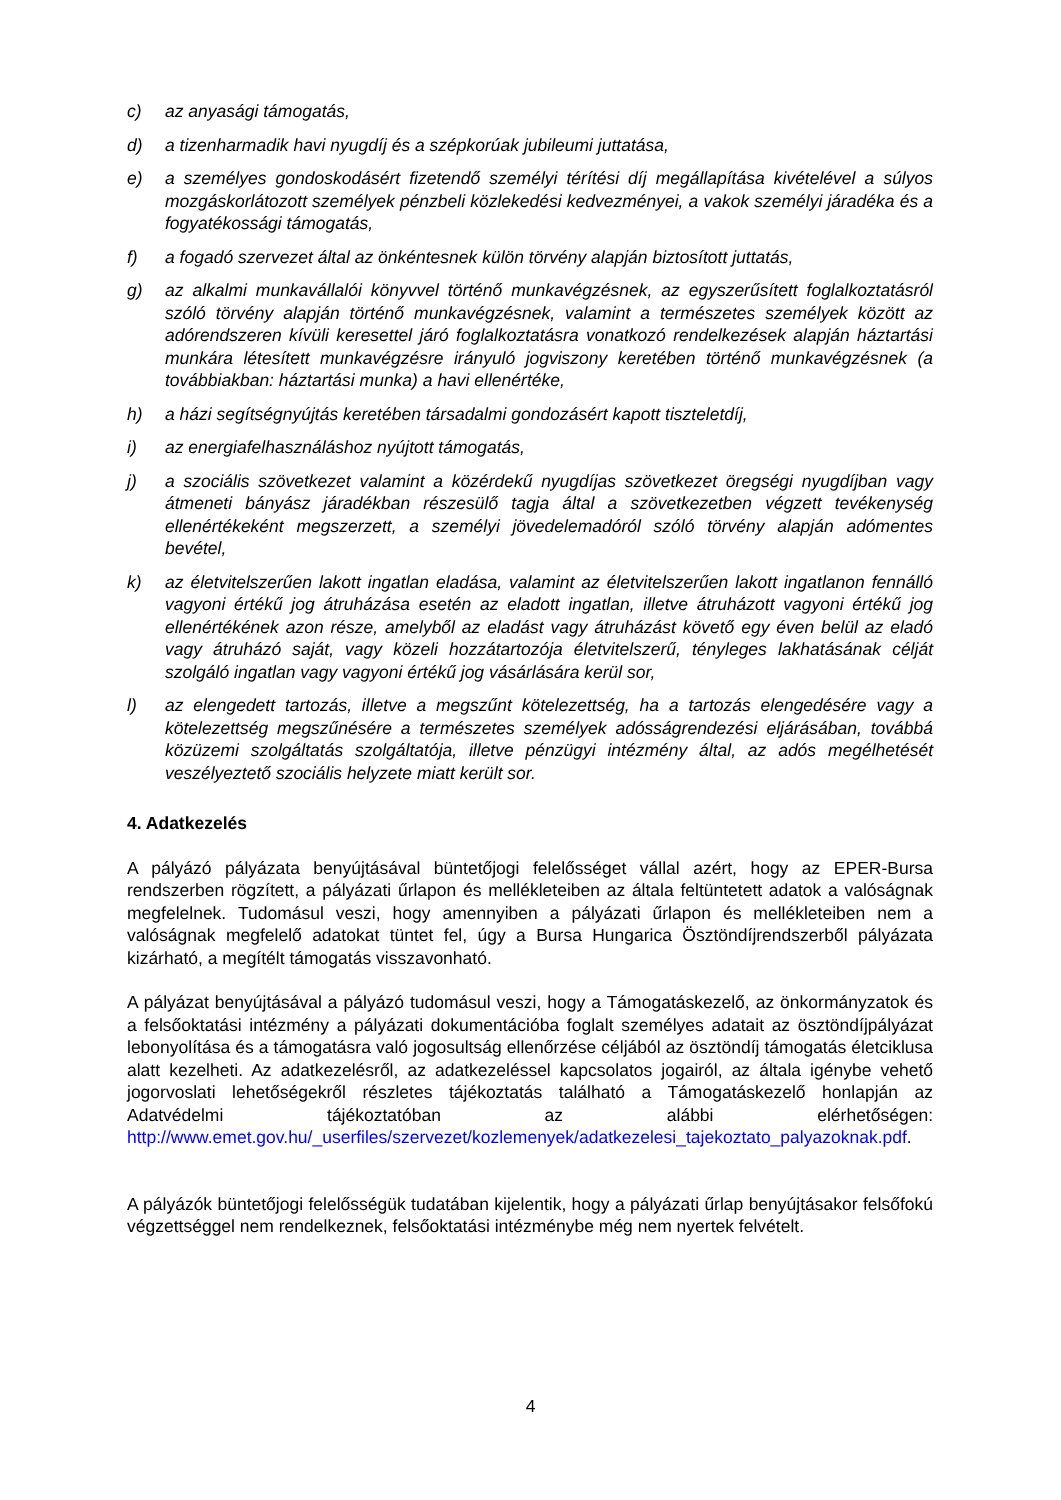c) az anyasági támogatás,
d) a tizenharmadik havi nyugdíj és a szépkorúak jubileumi juttatása,
e) a személyes gondoskodásért fizetendő személyi térítési díj megállapítása kivételével a súlyos mozgáskorlátozott személyek pénzbeli közlekedési kedvezményei, a vakok személyi járadéka és a fogyatékossági támogatás,
f) a fogadó szervezet által az önkéntesnek külön törvény alapján biztosított juttatás,
g) az alkalmi munkavállalói könyvvel történő munkavégzésnek, az egyszerűsített foglalkoztatásról szóló törvény alapján történő munkavégzésnek, valamint a természetes személyek között az adórendszeren kívüli keresettel járó foglalkoztatásra vonatkozó rendelkezések alapján háztartási munkára létesített munkavégzésre irányuló jogviszony keretében történő munkavégzésnek (a továbbiakban: háztartási munka) a havi ellenértéke,
h) a házi segítségnyújtás keretében társadalmi gondozásért kapott tiszteletdíj,
i) az energiafelhasználáshoz nyújtott támogatás,
j) a szociális szövetkezet valamint a közérdekű nyugdíjas szövetkezet öregségi nyugdíjban vagy átmeneti bányász járadékban részesülő tagja által a szövetkezetben végzett tevékenység ellenértékeként megszerzett, a személyi jövedelemadóról szóló törvény alapján adómentes bevétel,
k) az életvitelszerűen lakott ingatlan eladása, valamint az életvitelszerűen lakott ingatlanon fennálló vagyoni értékű jog átruházása esetén az eladott ingatlan, illetve átruházott vagyoni értékű jog ellenértékének azon része, amelyből az eladást vagy átruházást követő egy éven belül az eladó vagy átruházó saját, vagy közeli hozzátartozója életvitelszerű, tényleges lakhatásának célját szolgáló ingatlan vagy vagyoni értékű jog vásárlására kerül sor,
l) az elengedett tartozás, illetve a megszűnt kötelezettség, ha a tartozás elengedésére vagy a kötelezettség megszűnésére a természetes személyek adósságrendezési eljárásában, továbbá közüzemi szolgáltatás szolgáltatója, illetve pénzügyi intézmény által, az adós megélhetését veszélyeztető szociális helyzete miatt került sor.
4. Adatkezelés
A pályázó pályázata benyújtásával büntetőjogi felelősséget vállal azért, hogy az EPER-Bursa rendszerben rögzített, a pályázati űrlapon és mellékleteiben az általa feltüntetett adatok a valóságnak megfelelnek. Tudomásul veszi, hogy amennyiben a pályázati űrlapon és mellékleteiben nem a valóságnak megfelelő adatokat tüntet fel, úgy a Bursa Hungarica Ösztöndíjrendszerből pályázata kizárható, a megítélt támogatás visszavonható.
A pályázat benyújtásával a pályázó tudomásul veszi, hogy a Támogatáskezelő, az önkormányzatok és a felsőoktatási intézmény a pályázati dokumentációba foglalt személyes adatait az ösztöndíjpályázat lebonyolítása és a támogatásra való jogosultság ellenőrzése céljából az ösztöndíj támogatás életciklusa alatt kezelheti. Az adatkezelésről, az adatkezeléssel kapcsolatos jogairól, az általa igénybe vehető jogorvoslati lehetőségekről részletes tájékoztatás található a Támogatáskezelő honlapján az Adatvédelmi tájékoztatóban az alábbi elérhetőségen: http://www.emet.gov.hu/_userfiles/szervezet/kozlemenyek/adatkezelesi_tajekoztato_palyazoknak.pdf.
A pályázók büntetőjogi felelősségük tudatában kijelentik, hogy a pályázati űrlap benyújtásakor felsőfokú végzettséggel nem rendelkeznek, felsőoktatási intézménybe még nem nyertek felvételt.
4